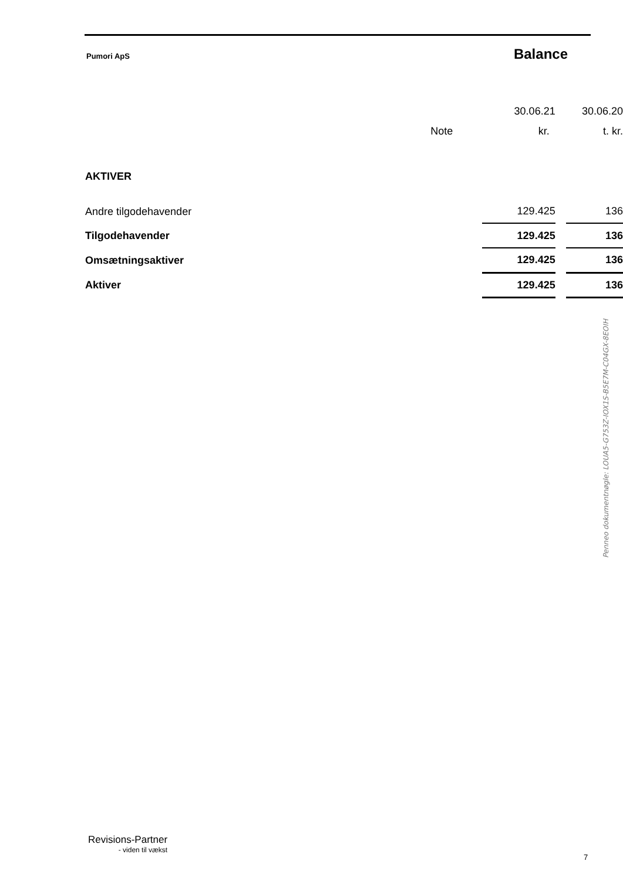Pumori ApS Balance
| | | 30.06.21 | | 30.06.20 |
| --- | --- | --- | --- | --- |
| | Note | kr. | | t. kr. |
| AKTIVER | | | | |
| Andre tilgodehavender | | 129.425 | | 136 |
| Tilgodehavender | | 129.425 | | 136 |
| Omsætningsaktiver | | 129.425 | | 136 |
| Aktiver | | 129.425 | | 136 |
Penneo dokumentnøgle: LOUA5-G753Z-IOX1S-B5E7M-C04GX-8EOIH
Revisions-Partner
- viden til vækst
7